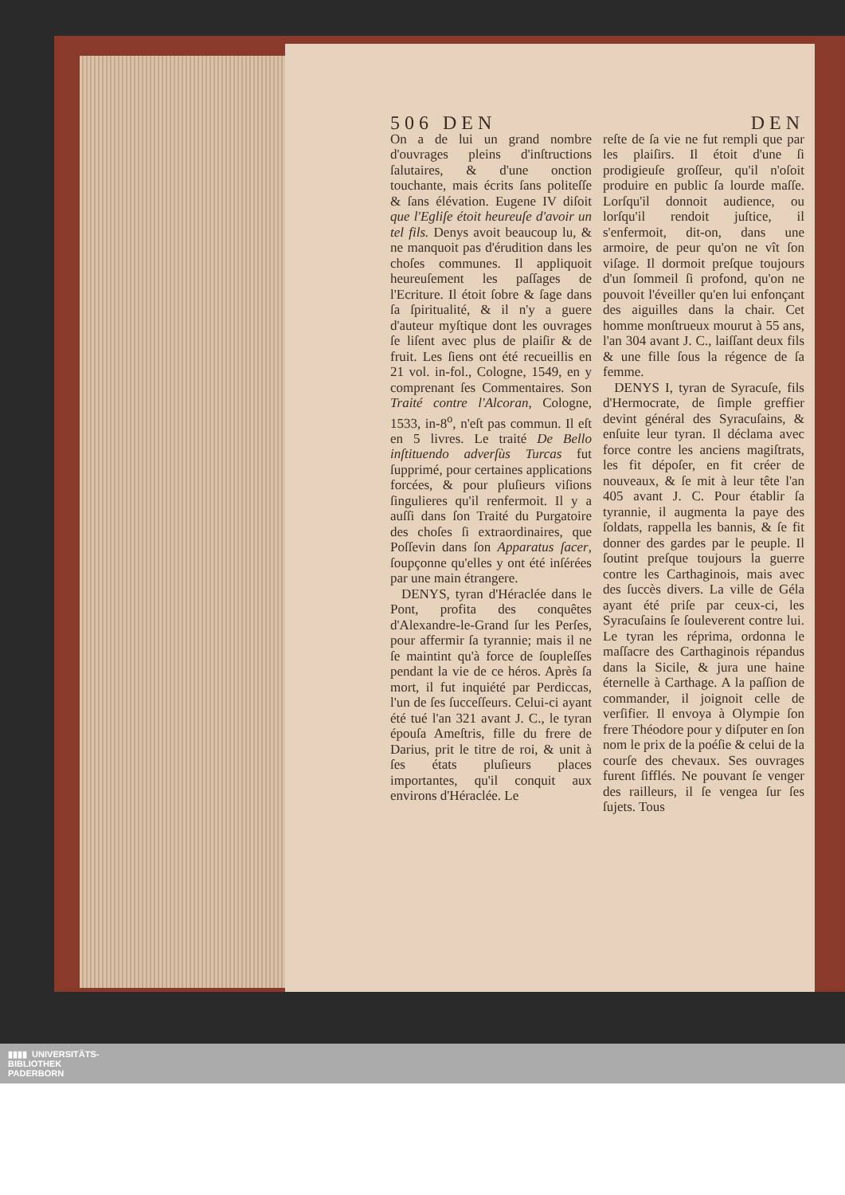506 DEN DEN
On a de lui un grand nombre d'ouvrages pleins d'inſtructions ſalutaires, & d'une onction touchante, mais écrits ſans politeſſe & ſans élévation. Eugene IV diſoit que l'Egliſe étoit heureuſe d'avoir un tel fils. Denys avoit beaucoup lu, & ne manquoit pas d'érudition dans les choſes communes. Il appliquoit heureuſement les paſſages de l'Ecriture. Il étoit ſobre & ſage dans ſa ſpiritualité, & il n'y a guere d'auteur myſtique dont les ouvrages ſe liſent avec plus de plaiſir & de fruit. Les ſiens ont été recueillis en 21 vol. in-fol., Cologne, 1549, en y comprenant ſes Commentaires. Son Traité contre l'Alcoran, Cologne, 1533, in-8<sup>o</sup>, n'eſt pas commun. Il eſt en 5 livres. Le traité De Bello inſtituendo adverſùs Turcas fut ſupprimé, pour certaines applications forcées, & pour pluſieurs viſions ſingulieres qu'il renfermoit. Il y a auſſi dans ſon Traité du Purgatoire des choſes ſi extraordinaires, que Poſſevin dans ſon Apparatus ſacer, ſoupçonne qu'elles y ont été inſérées par une main étrangere.
DENYS, tyran d'Héraclée dans le Pont, profita des conquêtes d'Alexandre-le-Grand ſur les Perſes, pour affermir ſa tyrannie; mais il ne ſe maintint qu'à force de ſoupleſſes pendant la vie de ce héros. Après ſa mort, il fut inquiété par Perdiccas, l'un de ſes ſucceſſeurs. Celui-ci ayant été tué l'an 321 avant J. C., le tyran épouſa Ameſtris, fille du frere de Darius, prit le titre de roi, & unit à ſes états pluſieurs places importantes, qu'il conquit aux environs d'Héraclée. Le
reſte de ſa vie ne fut rempli que par les plaiſirs. Il étoit d'une ſi prodigieuſe groſſeur, qu'il n'oſoit produire en public ſa lourde maſſe. Lorſqu'il donnoit audience, ou lorſqu'il rendoit juſtice, il s'enfermoit, dit-on, dans une armoire, de peur qu'on ne vît ſon viſage. Il dormoit preſque toujours d'un ſommeil ſi profond, qu'on ne pouvoit l'éveiller qu'en lui enfonçant des aiguilles dans la chair. Cet homme monſtrueux mourut à 55 ans, l'an 304 avant J. C., laiſſant deux fils & une fille ſous la régence de ſa femme.
DENYS I, tyran de Syracuſe, fils d'Hermocrate, de ſimple greffier devint général des Syracuſains, & enſuite leur tyran. Il déclama avec force contre les anciens magiſtrats, les fit dépoſer, en fit créer de nouveaux, & ſe mit à leur tête l'an 405 avant J. C. Pour établir ſa tyrannie, il augmenta la paye des ſoldats, rappella les bannis, & ſe fit donner des gardes par le peuple. Il ſoutint preſque toujours la guerre contre les Carthaginois, mais avec des ſuccès divers. La ville de Géla ayant été priſe par ceux-ci, les Syracuſains ſe ſouleverent contre lui. Le tyran les réprima, ordonna le maſſacre des Carthaginois répandus dans la Sicile, & jura une haine éternelle à Carthage. A la paſſion de commander, il joignoit celle de verſifier. Il envoya à Olympie ſon frere Théodore pour y diſputer en ſon nom le prix de la poéſie & celui de la courſe des chevaux. Ses ouvrages furent ſifflés. Ne pouvant ſe venger des railleurs, il ſe vengea ſur ſes ſujets. Tous
▮▮▮▮ UNIVERSITÄTS-
BIBLIOTHEK
PADERBORN